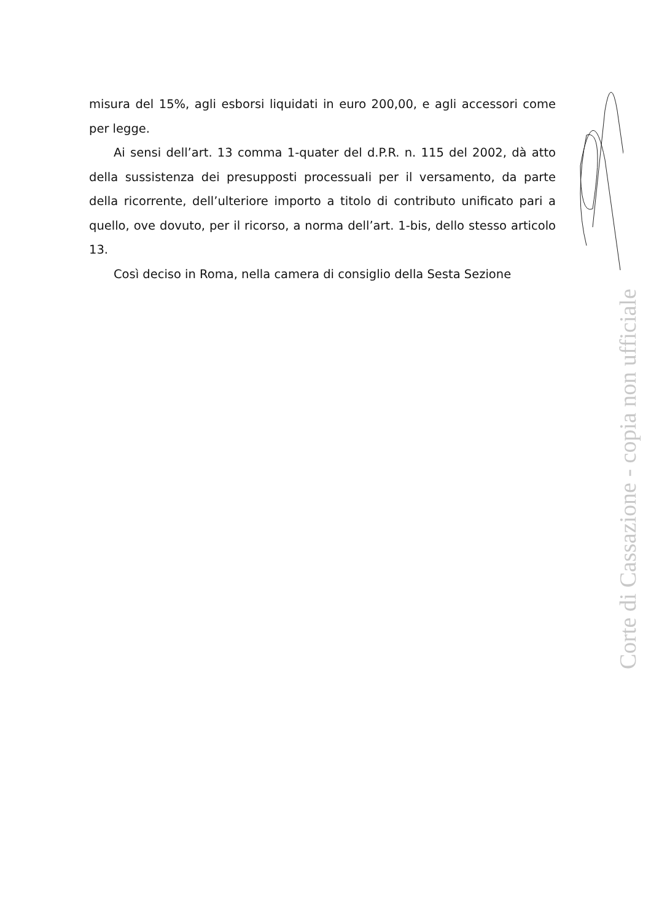misura del 15%, agli esborsi liquidati in euro 200,00, e agli accessori come per legge.
Ai sensi dell’art. 13 comma 1-quater del d.P.R. n. 115 del 2002, dà atto della sussistenza dei presupposti processuali per il versamento, da parte della ricorrente, dell’ulteriore importo a titolo di contributo unificato pari a quello, ove dovuto, per il ricorso, a norma dell’art. 1-bis, dello stesso articolo 13.
Così deciso in Roma, nella camera di consiglio della Sesta Sezione
Corte di Cassazione - copia non ufficiale